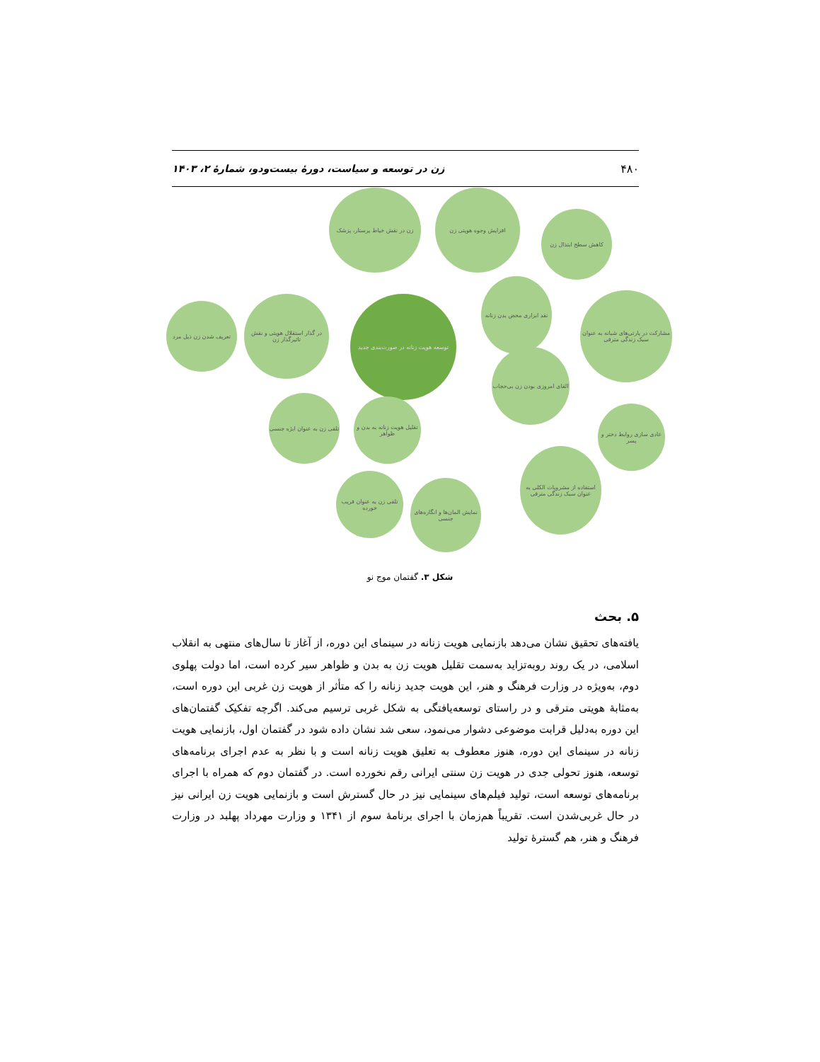۴۸۰ زن در توسعه و سیاست، دورهٔ بیست‌ودو، شمارهٔ ۲، ۱۴۰۳
توسعه هویت زنانه در صورت‌بندی جدید
زن در نقش خیاط پرستار، پزشک افزایش وجوه هویتی زن
کاهش سطح ابتذال زن
نقد ابزاری محض بدن زنانه
مشارکت در پارتی‌های شبانه به عنوان سبک زندگی مترقی
القای امروزی بودن زن بی‌حجاب
تعریف شدن زن ذیل مرد
در گذار استقلال هویتی و نقش تاثیرگذار زن
تلقی زن به عنوان ابژه جنسی
تقلیل هویت زنانه به بدن و ظواهر
عادی سازی روابط دختر و پسر
استفاده از مشروبات الکلی به عنوان سبک زندگی مترقی
تلقی زن به عنوان فریب خورده
نمایش المان‌ها و انگاره‌های جنسی
شکل ۳. گفتمان موج نو
۵. بحث
یافته‌های تحقیق نشان می‌دهد بازنمایی هویت زنانه در سینمای این دوره، از آغاز تا سال‌های منتهی به انقلاب اسلامی، در یک روند روبه‌تزاید به‌سمت تقلیل هویت زن به بدن و ظواهر سیر کرده است، اما دولت پهلوی دوم، به‌ویژه در وزارت فرهنگ و هنر، این هویت جدید زنانه را که متأثر از هویت زن غربی این دوره است، به‌مثابهٔ هویتی مترقی و در راستای توسعه‌یافتگی به شکل غربی ترسیم می‌کند. اگرچه تفکیک گفتمان‌های این دوره به‌دلیل قرابت موضوعی دشوار می‌نمود، سعی شد نشان داده شود در گفتمان اول، بازنمایی هویت زنانه در سینمای این دوره، هنوز معطوف به تعلیق هویت زنانه است و با نظر به عدم اجرای برنامه‌های توسعه، هنوز تحولی جدی در هویت زن سنتی ایرانی رقم نخورده است. در گفتمان دوم که همراه با اجرای برنامه‌های توسعه است، تولید فیلم‌های سینمایی نیز در حال گسترش است و بازنمایی هویت زن ایرانی نیز در حال غربی‌شدن است. تقریباً هم‌زمان با اجرای برنامهٔ سوم از ۱۳۴۱ و وزارت مهرداد پهلبد در وزارت فرهنگ و هنر، هم گسترهٔ تولید